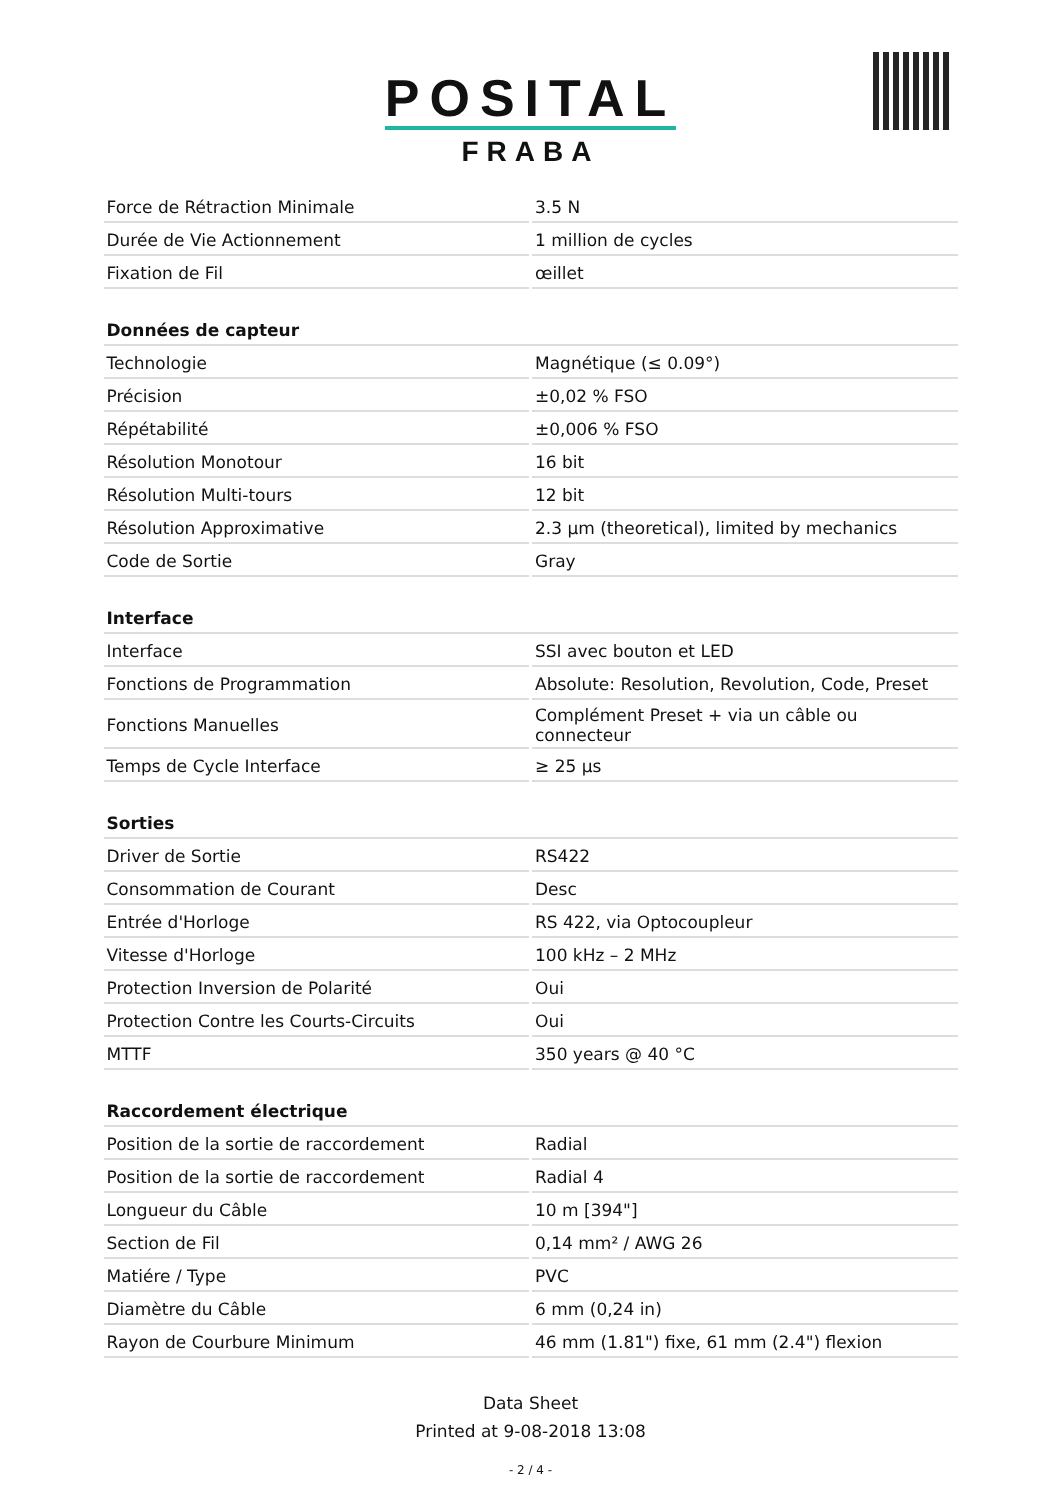POSITAL
FRABA
| Force de Rétraction Minimale | 3.5 N |
| Durée de Vie Actionnement | 1 million de cycles |
| Fixation de Fil | œillet |
| Données de capteur | |
| Technologie | Magnétique (≤ 0.09°) |
| Précision | ±0,02 % FSO |
| Répétabilité | ±0,006 % FSO |
| Résolution Monotour | 16 bit |
| Résolution Multi-tours | 12 bit |
| Résolution Approximative | 2.3 µm (theoretical), limited by mechanics |
| Code de Sortie | Gray |
| Interface | |
| Interface | SSI avec bouton et LED |
| Fonctions de Programmation | Absolute: Resolution, Revolution, Code, Preset |
| Fonctions Manuelles | Complément Preset + via un câble ou connecteur |
| Temps de Cycle Interface | ≥ 25 µs |
| Sorties | |
| Driver de Sortie | RS422 |
| Consommation de Courant | Desc |
| Entrée d'Horloge | RS 422, via Optocoupleur |
| Vitesse d'Horloge | 100 kHz – 2 MHz |
| Protection Inversion de Polarité | Oui |
| Protection Contre les Courts-Circuits | Oui |
| MTTF | 350 years @ 40 °C |
| Raccordement électrique | |
| Position de la sortie de raccordement | Radial |
| Position de la sortie de raccordement | Radial 4 |
| Longueur du Câble | 10 m [394"] |
| Section de Fil | 0,14 mm² / AWG 26 |
| Matiére / Type | PVC |
| Diamètre du Câble | 6 mm (0,24 in) |
| Rayon de Courbure Minimum | 46 mm (1.81") fixe, 61 mm (2.4") flexion |
Data Sheet
Printed at 9-08-2018 13:08
- 2 / 4 -